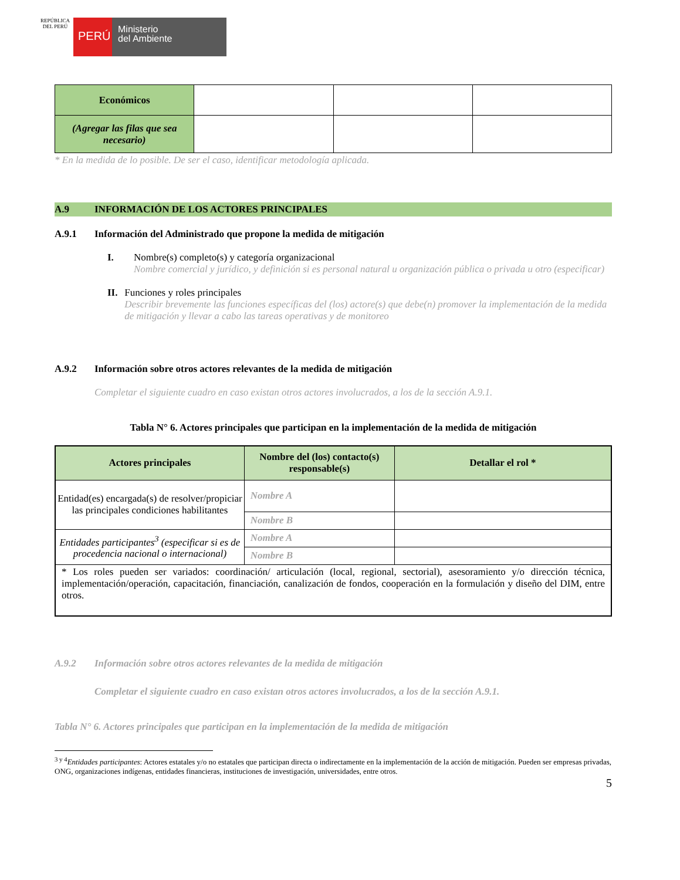REPÚBLICA DEL PERÚ
PERÚ
Ministerio
del Ambiente
| Económicos | | | |
| (Agregar las filas que sea necesario) | | | |
* En la medida de lo posible. De ser el caso, identificar metodología aplicada.
A.9 INFORMACIÓN DE LOS ACTORES PRINCIPALES
A.9.1 Información del Administrado que propone la medida de mitigación
I. Nombre(s) completo(s) y categoría organizacional
Nombre comercial y jurídico, y definición si es personal natural u organización pública o privada u otro (especificar)
II. Funciones y roles principales
Describir brevemente las funciones específicas del (los) actore(s) que debe(n) promover la implementación de la medida de mitigación y llevar a cabo las tareas operativas y de monitoreo
A.9.2 Información sobre otros actores relevantes de la medida de mitigación
Completar el siguiente cuadro en caso existan otros actores involucrados, a los de la sección A.9.1.
Tabla N° 6. Actores principales que participan en la implementación de la medida de mitigación
| Actores principales | Nombre del (los) contacto(s) responsable(s) | Detallar el rol * |
| --- | --- | --- |
| Entidad(es) encargada(s) de resolver/propiciar las principales condiciones habilitantes | Nombre A | |
| | Nombre B | |
| Entidades participantes<sup>3</sup> (especificar si es de procedencia nacional o internacional) | Nombre A | |
| | Nombre B | |
| * Los roles pueden ser variados: coordinación/ articulación (local, regional, sectorial), asesoramiento y/o dirección técnica, implementación/operación, capacitación, financiación, canalización de fondos, cooperación en la formulación y diseño del DIM, entre otros. | | |
A.9.2 Información sobre otros actores relevantes de la medida de mitigación
Completar el siguiente cuadro en caso existan otros actores involucrados, a los de la sección A.9.1.
Tabla N° 6. Actores principales que participan en la implementación de la medida de mitigación
<sup>3 y 4</sup>Entidades participantes: Actores estatales y/o no estatales que participan directa o indirectamente en la implementación de la acción de mitigación. Pueden ser empresas privadas, ONG, organizaciones indígenas, entidades financieras, instituciones de investigación, universidades, entre otros.
5